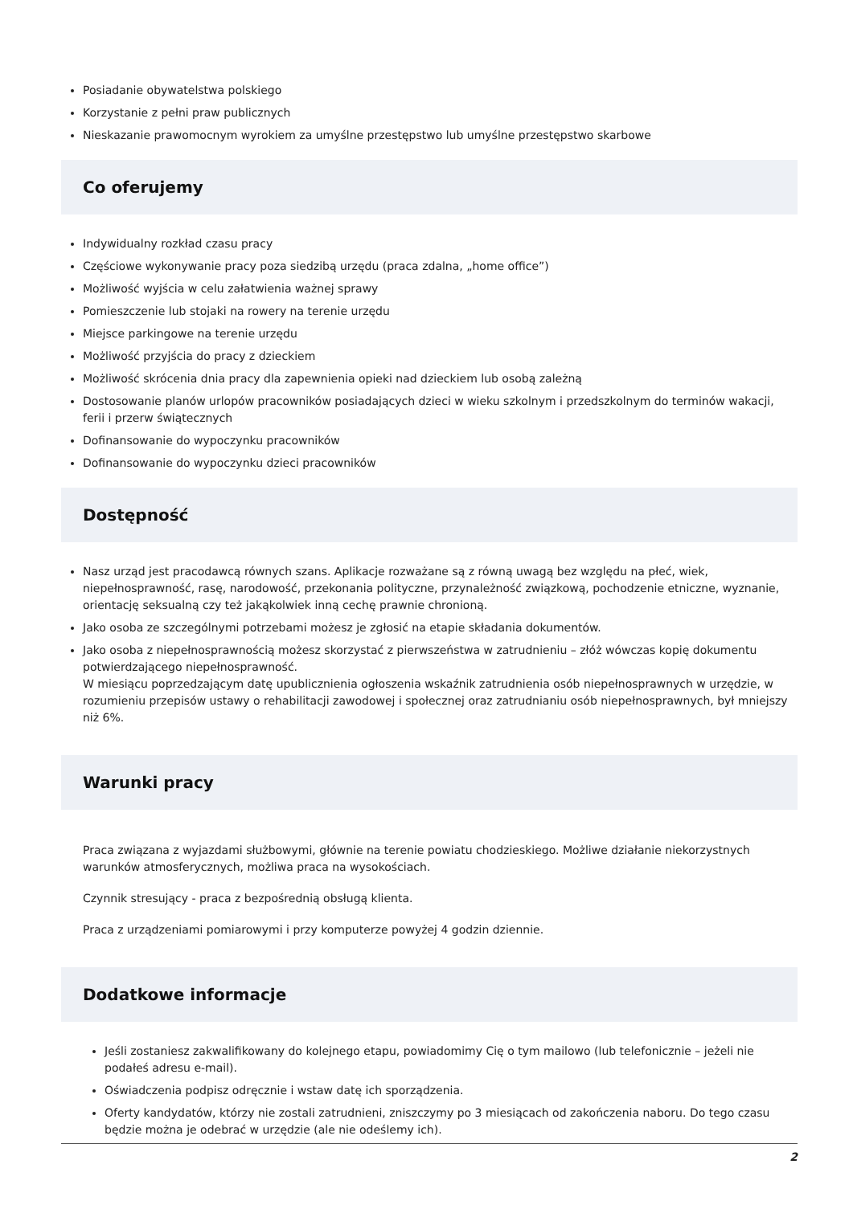Posiadanie obywatelstwa polskiego
Korzystanie z pełni praw publicznych
Nieskazanie prawomocnym wyrokiem za umyślne przestępstwo lub umyślne przestępstwo skarbowe
Co oferujemy
Indywidualny rozkład czasu pracy
Częściowe wykonywanie pracy poza siedzibą urzędu (praca zdalna, „home office”)
Możliwość wyjścia w celu załatwienia ważnej sprawy
Pomieszczenie lub stojaki na rowery na terenie urzędu
Miejsce parkingowe na terenie urzędu
Możliwość przyjścia do pracy z dzieckiem
Możliwość skrócenia dnia pracy dla zapewnienia opieki nad dzieckiem lub osobą zależną
Dostosowanie planów urlopów pracowników posiadających dzieci w wieku szkolnym i przedszkolnym do terminów wakacji, ferii i przerw świątecznych
Dofinansowanie do wypoczynku pracowników
Dofinansowanie do wypoczynku dzieci pracowników
Dostępność
Nasz urząd jest pracodawcą równych szans. Aplikacje rozważane są z równą uwagą bez względu na płeć, wiek, niepełnosprawność, rasę, narodowość, przekonania polityczne, przynależność związkową, pochodzenie etniczne, wyznanie, orientację seksualną czy też jakąkolwiek inną cechę prawnie chronioną.
Jako osoba ze szczególnymi potrzebami możesz je zgłosić na etapie składania dokumentów.
Jako osoba z niepełnosprawnością możesz skorzystać z pierwszeństwa w zatrudnieniu – złóż wówczas kopię dokumentu potwierdzającego niepełnosprawność.
W miesiącu poprzedzającym datę upublicznienia ogłoszenia wskaźnik zatrudnienia osób niepełnosprawnych w urzędzie, w rozumieniu przepisów ustawy o rehabilitacji zawodowej i społecznej oraz zatrudnianiu osób niepełnosprawnych, był mniejszy niż 6%.
Warunki pracy
Praca związana z wyjazdami służbowymi, głównie na terenie powiatu chodzieskiego. Możliwe działanie niekorzystnych warunków atmosferycznych, możliwa praca na wysokościach.
Czynnik stresujący - praca z bezpośrednią obsługą klienta.
Praca z urządzeniami pomiarowymi i przy komputerze powyżej 4 godzin dziennie.
Dodatkowe informacje
Jeśli zostaniesz zakwalifikowany do kolejnego etapu, powiadomimy Cię o tym mailowo (lub telefonicznie – jeżeli nie podałeś adresu e-mail).
Oświadczenia podpisz odręcznie i wstaw datę ich sporządzenia.
Oferty kandydatów, którzy nie zostali zatrudnieni, zniszczymy po 3 miesiącach od zakończenia naboru. Do tego czasu będzie można je odebrać w urzędzie (ale nie odeślemy ich).
2